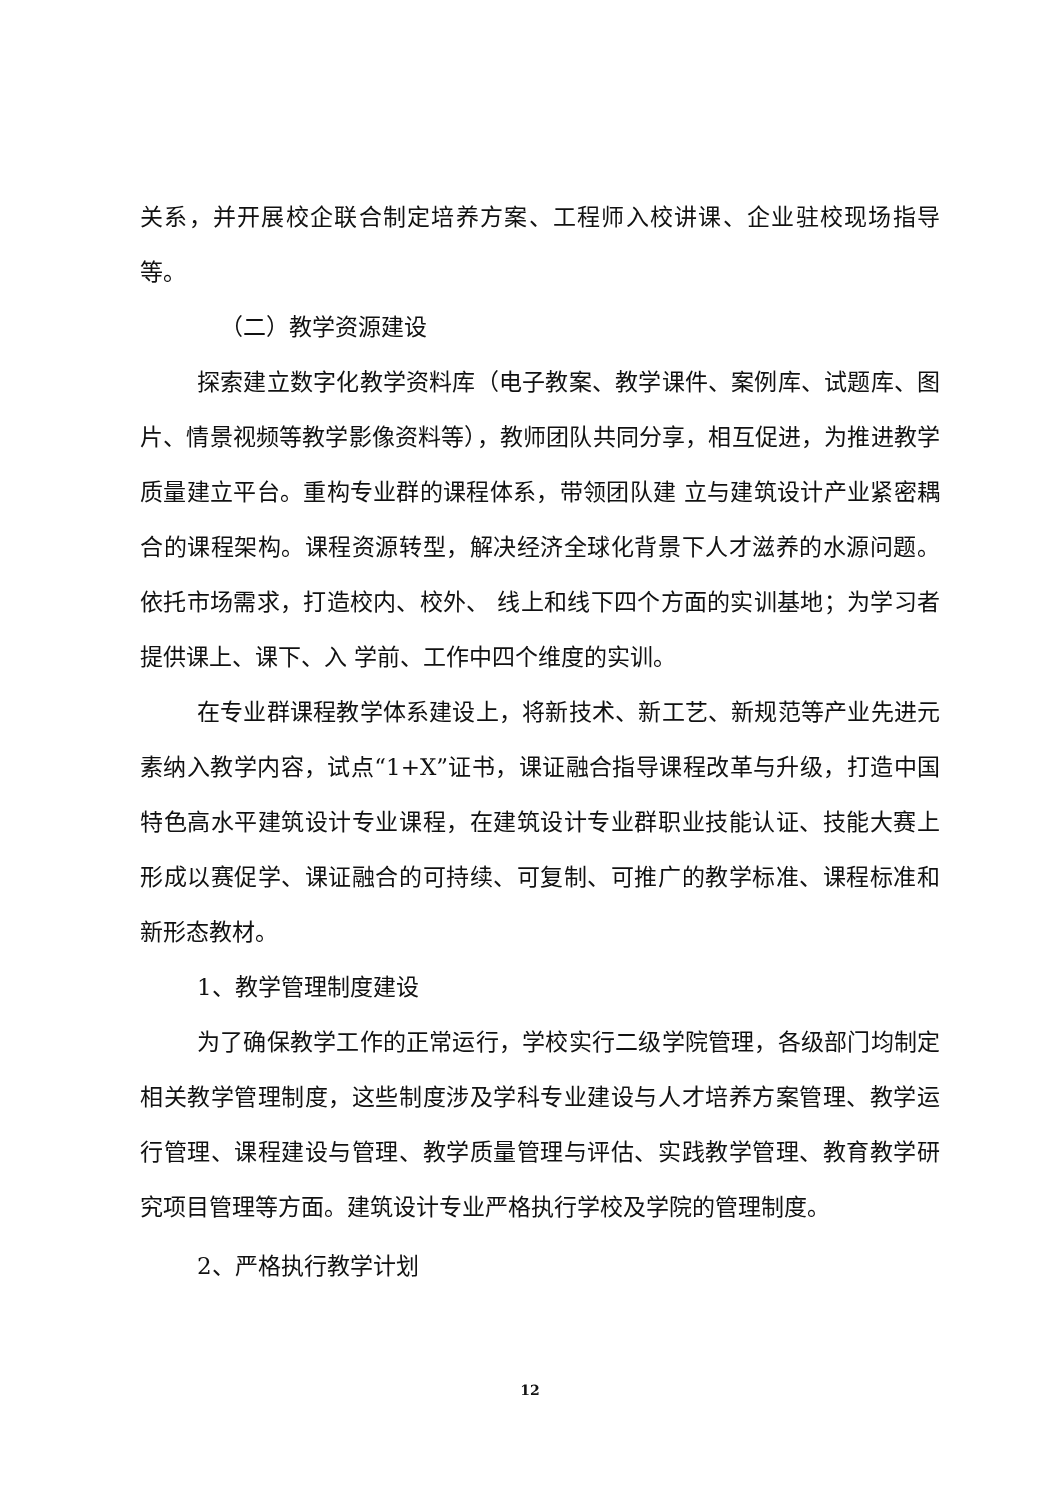关系，并开展校企联合制定培养方案、工程师入校讲课、企业驻校现场指导等。
（二）教学资源建设
探索建立数字化教学资料库（电子教案、教学课件、案例库、试题库、图片、情景视频等教学影像资料等），教师团队共同分享，相互促进，为推进教学质量建立平台。重构专业群的课程体系，带领团队建 立与建筑设计产业紧密耦合的课程架构。课程资源转型，解决经济全球化背景下人才滋养的水源问题。依托市场需求，打造校内、校外、 线上和线下四个方面的实训基地；为学习者提供课上、课下、入 学前、工作中四个维度的实训。
在专业群课程教学体系建设上，将新技术、新工艺、新规范等产业先进元素纳入教学内容，试点“1+X”证书，课证融合指导课程改革与升级，打造中国特色高水平建筑设计专业课程，在建筑设计专业群职业技能认证、技能大赛上形成以赛促学、课证融合的可持续、可复制、可推广的教学标准、课程标准和新形态教材。
1、教学管理制度建设
为了确保教学工作的正常运行，学校实行二级学院管理，各级部门均制定相关教学管理制度，这些制度涉及学科专业建设与人才培养方案管理、教学运行管理、课程建设与管理、教学质量管理与评估、实践教学管理、教育教学研究项目管理等方面。建筑设计专业严格执行学校及学院的管理制度。
2、严格执行教学计划
12